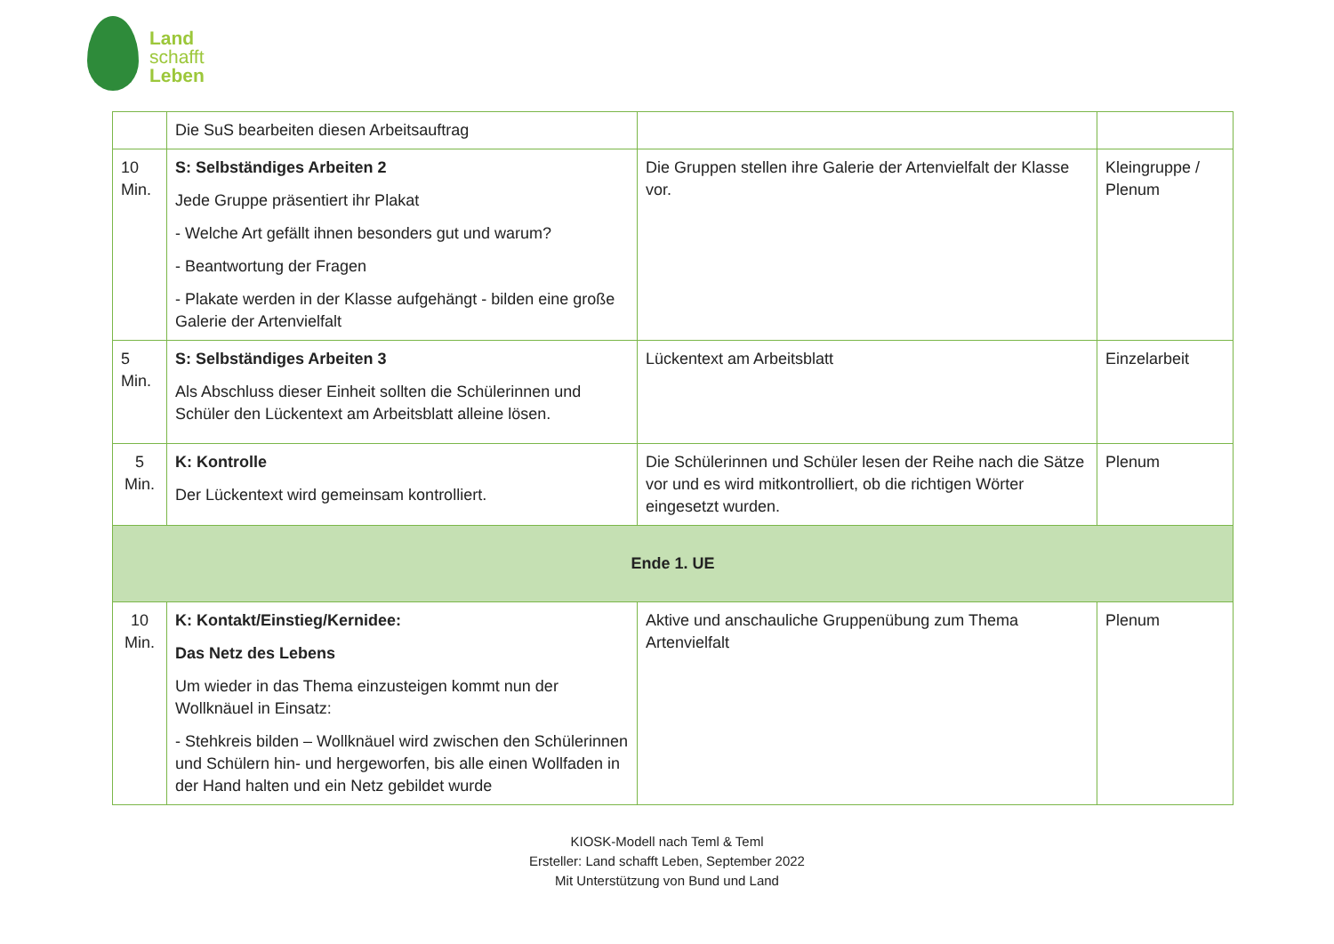Land
schafft
Leben
| | Die SuS bearbeiten diesen Arbeitsauftrag | | |
| 10 Min. | S: Selbständiges Arbeiten 2 Jede Gruppe präsentiert ihr Plakat - Welche Art gefällt ihnen besonders gut und warum? - Beantwortung der Fragen - Plakate werden in der Klasse aufgehängt - bilden eine große Galerie der Artenvielfalt | Die Gruppen stellen ihre Galerie der Artenvielfalt der Klasse vor. | Kleingruppe / Plenum |
| 5 Min. | S: Selbständiges Arbeiten 3 Als Abschluss dieser Einheit sollten die Schülerinnen und Schüler den Lückentext am Arbeitsblatt alleine lösen. | Lückentext am Arbeitsblatt | Einzelarbeit |
| 5 Min. | K: Kontrolle Der Lückentext wird gemeinsam kontrolliert. | Die Schülerinnen und Schüler lesen der Reihe nach die Sätze vor und es wird mitkontrolliert, ob die richtigen Wörter eingesetzt wurden. | Plenum |
| Ende 1. UE | | | |
| 10 Min. | K: Kontakt/Einstieg/Kernidee: Das Netz des Lebens Um wieder in das Thema einzusteigen kommt nun der Wollknäuel in Einsatz: - Stehkreis bilden – Wollknäuel wird zwischen den Schülerinnen und Schülern hin- und hergeworfen, bis alle einen Wollfaden in der Hand halten und ein Netz gebildet wurde | Aktive und anschauliche Gruppenübung zum Thema Artenvielfalt | Plenum |
KIOSK-Modell nach Teml & Teml
Ersteller: Land schafft Leben, September 2022
Mit Unterstützung von Bund und Land